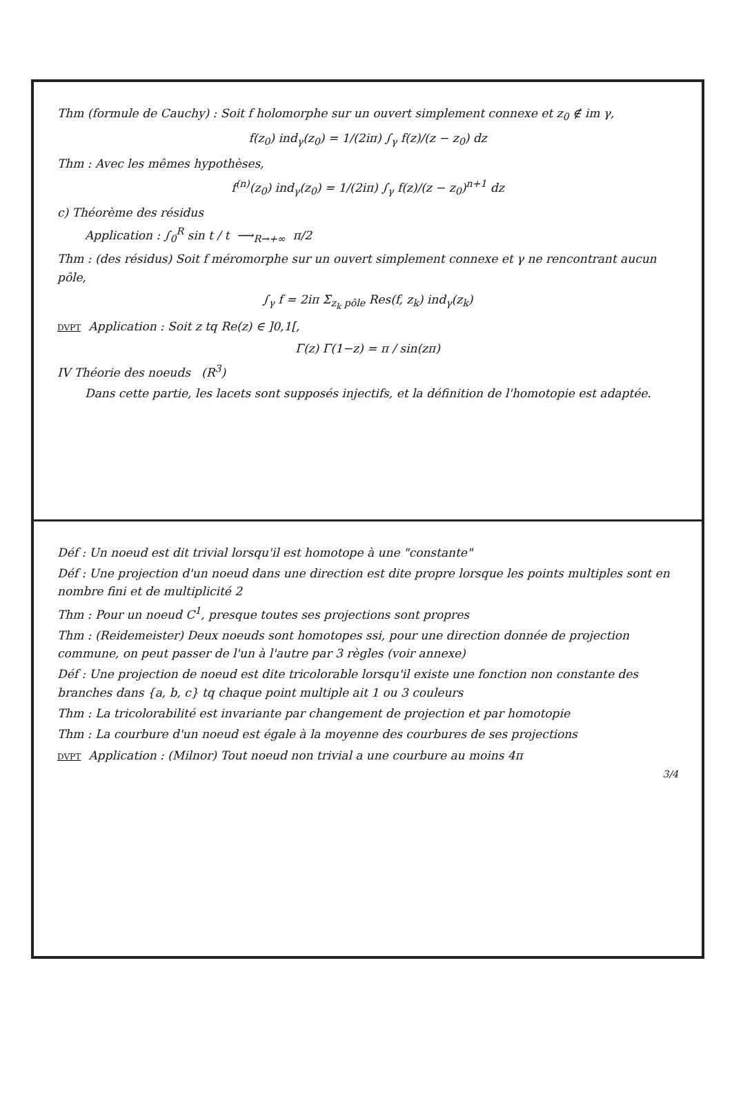Thm (formule de Cauchy) : Soit f holomorphe sur un ouvert simplement connexe et z<sub>0</sub> ∉ im γ,
f(z<sub>0</sub>) ind<sub>γ</sub>(z<sub>0</sub>) = 1/(2iπ) ∫<sub>γ</sub> f(z)/(z − z<sub>0</sub>) dz
Thm : Avec les mêmes hypothèses,
f<sup>(n)</sup>(z<sub>0</sub>) ind<sub>γ</sub>(z<sub>0</sub>) = 1/(2iπ) ∫<sub>γ</sub> f(z)/(z − z<sub>0</sub>)<sup>n+1</sup> dz
c) Théorème des résidus
Application : ∫<sub>0</sub><sup>R</sup> sin t / t ⟶<sub>R→+∞</sub> π/2
Thm : (des résidus) Soit f méromorphe sur un ouvert simplement connexe et γ ne rencontrant aucun pôle,
∫<sub>γ</sub> f = 2iπ Σ<sub>z<sub>k</sub> pôle</sub> Res(f, z<sub>k</sub>) ind<sub>γ</sub>(z<sub>k</sub>)
DVPT Application : Soit z tq Re(z) ∈ ]0,1[,
Γ(z) Γ(1−z) = π / sin(zπ)
IV Théorie des noeuds (R<sup>3</sup>)
Dans cette partie, les lacets sont supposés injectifs, et la définition de l'homotopie est adaptée.
Déf : Un noeud est dit trivial lorsqu'il est homotope à une "constante"
Déf : Une projection d'un noeud dans une direction est dite propre lorsque les points multiples sont en nombre fini et de multiplicité 2
Thm : Pour un noeud C<sup>1</sup>, presque toutes ses projections sont propres
Thm : (Reidemeister) Deux noeuds sont homotopes ssi, pour une direction donnée de projection commune, on peut passer de l'un à l'autre par 3 règles (voir annexe)
Déf : Une projection de noeud est dite tricolorable lorsqu'il existe une fonction non constante des branches dans {a, b, c} tq chaque point multiple ait 1 ou 3 couleurs
Thm : La tricolorabilité est invariante par changement de projection et par homotopie
Thm : La courbure d'un noeud est égale à la moyenne des courbures de ses projections
DVPT Application : (Milnor) Tout noeud non trivial a une courbure au moins 4π
3/4